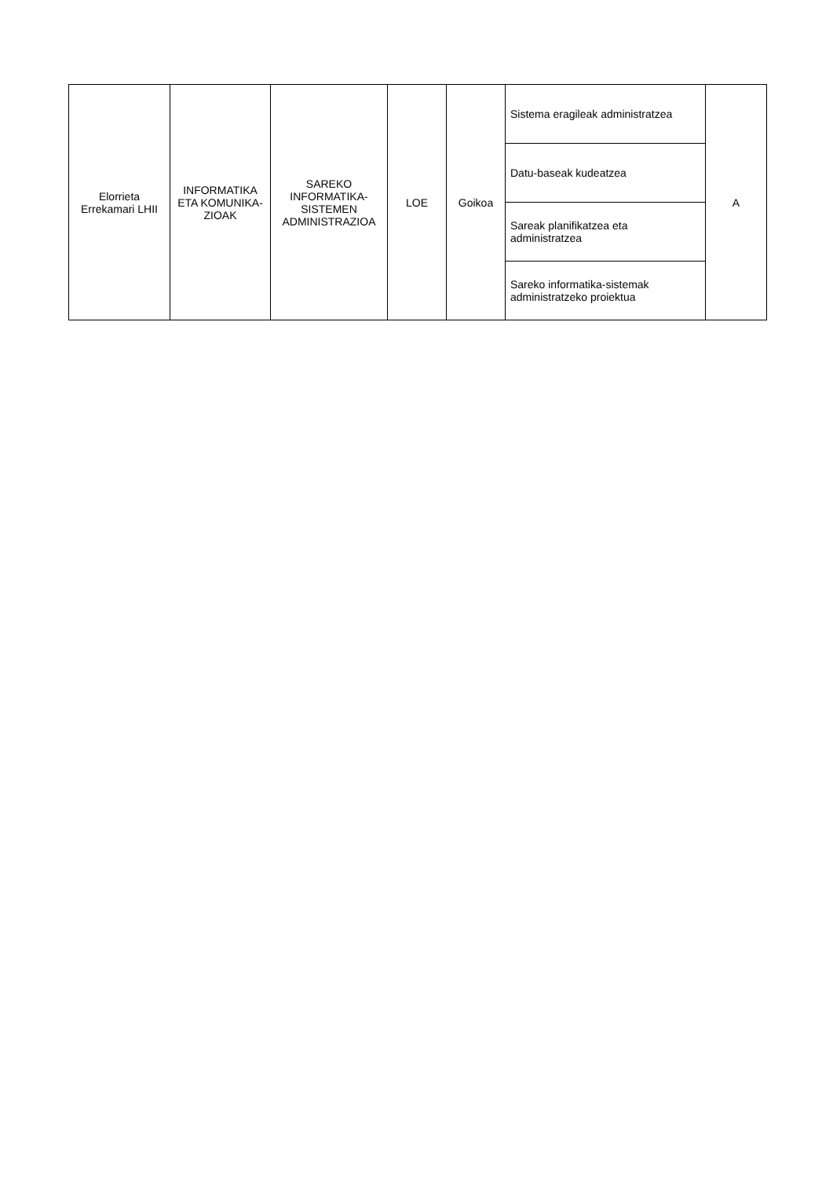| Elorrieta Errekamari LHII | INFORMATIKA ETA KOMUNIKA-ZIOAK | SAREKO INFORMATIKA-SISTEMEN ADMINISTRAZIOA | LOE | Goikoa | Sistema eragileak administratzea | A |
| | | | | | Datu-baseak kudeatzea | |
| | | | | | Sareak planifikatzea eta administratzea | |
| | | | | | Sareko informatika-sistemak administratzeko proiektua | |